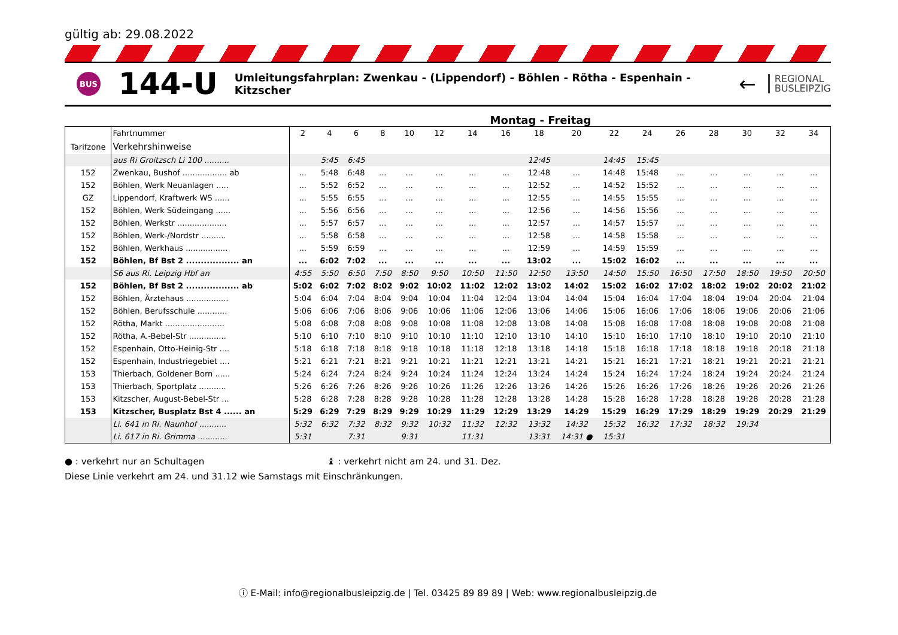gültig ab: 29.08.2022
BUS
144-U
Umleitungsfahrplan: Zwenkau - (Lippendorf) - Böhlen - Rötha - Espenhain - Kitzscher
←
REGIONAL
BUSLEIPZIG
Montag - Freitag
| | Fahrtnummer | 2 | 4 | 6 | 8 | 10 | 12 | 14 | 16 | 18 | 20 | 22 | 24 | 26 | 28 | 30 | 32 | 34 |
| Tarifzone | Verkehrshinweise | | | | | | | | | | | | | | | | | |
| | aus Ri Groitzsch Li 100 .......... | | 5:45 | 6:45 | | | | | | 12:45 | | 14:45 | 15:45 | | | | | |
| 152 | Zwenkau, Bushof .................. ab | ... | 5:48 | 6:48 | ... | ... | ... | ... | ... | 12:48 | ... | 14:48 | 15:48 | ... | ... | ... | ... | ... |
| 152 | Böhlen, Werk Neuanlagen ..... | ... | 5:52 | 6:52 | ... | ... | ... | ... | ... | 12:52 | ... | 14:52 | 15:52 | ... | ... | ... | ... | ... |
| GZ | Lippendorf, Kraftwerk WS ...... | ... | 5:55 | 6:55 | ... | ... | ... | ... | ... | 12:55 | ... | 14:55 | 15:55 | ... | ... | ... | ... | ... |
| 152 | Böhlen, Werk Südeingang ...... | ... | 5:56 | 6:56 | ... | ... | ... | ... | ... | 12:56 | ... | 14:56 | 15:56 | ... | ... | ... | ... | ... |
| 152 | Böhlen, Werkstr .................... | ... | 5:57 | 6:57 | ... | ... | ... | ... | ... | 12:57 | ... | 14:57 | 15:57 | ... | ... | ... | ... | ... |
| 152 | Böhlen, Werk-/Nordstr .......... | ... | 5:58 | 6:58 | ... | ... | ... | ... | ... | 12:58 | ... | 14:58 | 15:58 | ... | ... | ... | ... | ... |
| 152 | Böhlen, Werkhaus ................. | ... | 5:59 | 6:59 | ... | ... | ... | ... | ... | 12:59 | ... | 14:59 | 15:59 | ... | ... | ... | ... | ... |
| 152 | Böhlen, Bf Bst 2 .................. an | ... | 6:02 | 7:02 | ... | ... | ... | ... | ... | 13:02 | ... | 15:02 | 16:02 | ... | ... | ... | ... | ... |
| | S6 aus Ri. Leipzig Hbf an | 4:55 | 5:50 | 6:50 | 7:50 | 8:50 | 9:50 | 10:50 | 11:50 | 12:50 | 13:50 | 14:50 | 15:50 | 16:50 | 17:50 | 18:50 | 19:50 | 20:50 |
| 152 | Böhlen, Bf Bst 2 .................. ab | 5:02 | 6:02 | 7:02 | 8:02 | 9:02 | 10:02 | 11:02 | 12:02 | 13:02 | 14:02 | 15:02 | 16:02 | 17:02 | 18:02 | 19:02 | 20:02 | 21:02 |
| 152 | Böhlen, Ärztehaus ................. | 5:04 | 6:04 | 7:04 | 8:04 | 9:04 | 10:04 | 11:04 | 12:04 | 13:04 | 14:04 | 15:04 | 16:04 | 17:04 | 18:04 | 19:04 | 20:04 | 21:04 |
| 152 | Böhlen, Berufsschule ............ | 5:06 | 6:06 | 7:06 | 8:06 | 9:06 | 10:06 | 11:06 | 12:06 | 13:06 | 14:06 | 15:06 | 16:06 | 17:06 | 18:06 | 19:06 | 20:06 | 21:06 |
| 152 | Rötha, Markt ........................ | 5:08 | 6:08 | 7:08 | 8:08 | 9:08 | 10:08 | 11:08 | 12:08 | 13:08 | 14:08 | 15:08 | 16:08 | 17:08 | 18:08 | 19:08 | 20:08 | 21:08 |
| 152 | Rötha, A.-Bebel-Str ............... | 5:10 | 6:10 | 7:10 | 8:10 | 9:10 | 10:10 | 11:10 | 12:10 | 13:10 | 14:10 | 15:10 | 16:10 | 17:10 | 18:10 | 19:10 | 20:10 | 21:10 |
| 152 | Espenhain, Otto-Heinig-Str .... | 5:18 | 6:18 | 7:18 | 8:18 | 9:18 | 10:18 | 11:18 | 12:18 | 13:18 | 14:18 | 15:18 | 16:18 | 17:18 | 18:18 | 19:18 | 20:18 | 21:18 |
| 152 | Espenhain, Industriegebiet .... | 5:21 | 6:21 | 7:21 | 8:21 | 9:21 | 10:21 | 11:21 | 12:21 | 13:21 | 14:21 | 15:21 | 16:21 | 17:21 | 18:21 | 19:21 | 20:21 | 21:21 |
| 153 | Thierbach, Goldener Born ...... | 5:24 | 6:24 | 7:24 | 8:24 | 9:24 | 10:24 | 11:24 | 12:24 | 13:24 | 14:24 | 15:24 | 16:24 | 17:24 | 18:24 | 19:24 | 20:24 | 21:24 |
| 153 | Thierbach, Sportplatz ........... | 5:26 | 6:26 | 7:26 | 8:26 | 9:26 | 10:26 | 11:26 | 12:26 | 13:26 | 14:26 | 15:26 | 16:26 | 17:26 | 18:26 | 19:26 | 20:26 | 21:26 |
| 153 | Kitzscher, August-Bebel-Str ... | 5:28 | 6:28 | 7:28 | 8:28 | 9:28 | 10:28 | 11:28 | 12:28 | 13:28 | 14:28 | 15:28 | 16:28 | 17:28 | 18:28 | 19:28 | 20:28 | 21:28 |
| 153 | Kitzscher, Busplatz Bst 4 ...... an | 5:29 | 6:29 | 7:29 | 8:29 | 9:29 | 10:29 | 11:29 | 12:29 | 13:29 | 14:29 | 15:29 | 16:29 | 17:29 | 18:29 | 19:29 | 20:29 | 21:29 |
| | Li. 641 in Ri. Naunhof ........... | 5:32 | 6:32 | 7:32 | 8:32 | 9:32 | 10:32 | 11:32 | 12:32 | 13:32 | 14:32 | 15:32 | 16:32 | 17:32 | 18:32 | 19:34 | | |
| | Li. 617 in Ri. Grimma ............ | 5:31 | | 7:31 | | 9:31 | | 11:31 | | 13:31 | 14:31 ● | 15:31 | | | | | | |
● : verkehrt nur an Schultagen ♝ : verkehrt nicht am 24. und 31. Dez.
Diese Linie verkehrt am 24. und 31.12 wie Samstags mit Einschränkungen.
ⓘ E-Mail: info@regionalbusleipzig.de | Tel. 03425 89 89 89 | Web: www.regionalbusleipzig.de